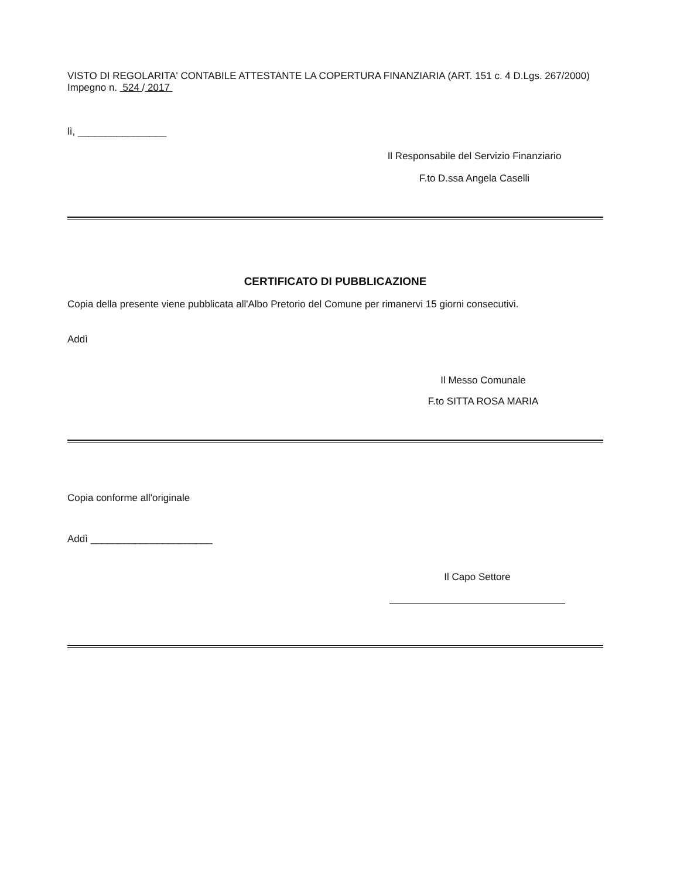VISTO DI REGOLARITA' CONTABILE ATTESTANTE LA COPERTURA FINANZIARIA (ART. 151 c. 4 D.Lgs. 267/2000) Impegno n. 524 / 2017
lì, ________________
Il Responsabile del Servizio Finanziario
F.to D.ssa Angela Caselli
CERTIFICATO DI PUBBLICAZIONE
Copia della presente viene pubblicata all'Albo Pretorio del Comune per rimanervi 15 giorni consecutivi.
Addì
Il Messo Comunale
F.to SITTA ROSA MARIA
Copia conforme all'originale
Addì ______________________
Il Capo Settore